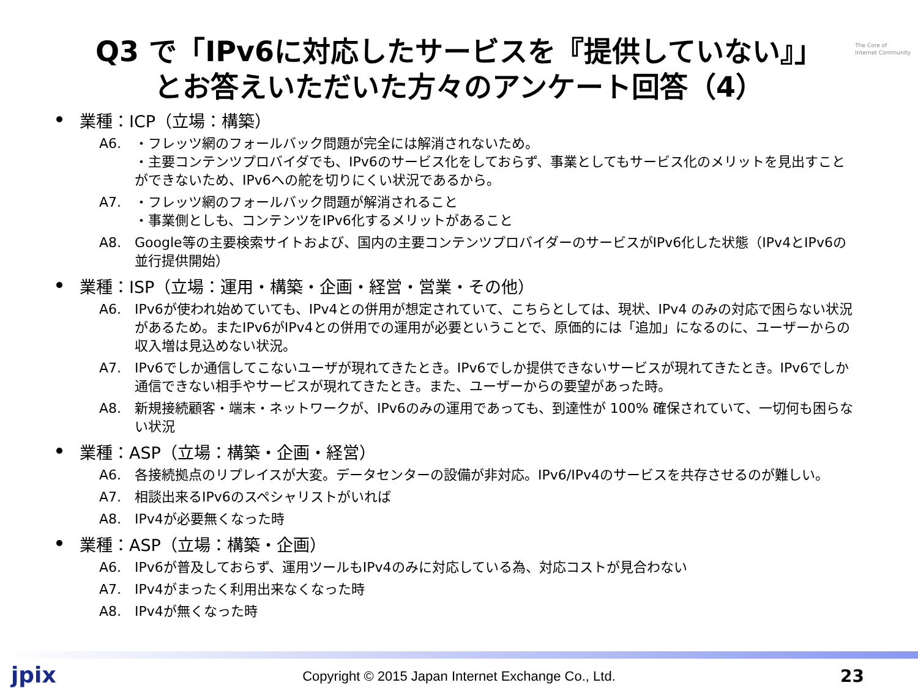The Core of
Internet Community
Q3 で「IPv6に対応したサービスを『提供していない』」
とお答えいただいた方々のアンケート回答（4）
業種：ICP（立場：構築）
A6. ・フレッツ網のフォールバック問題が完全には解消されないため。
・主要コンテンツプロバイダでも、IPv6のサービス化をしておらず、事業としてもサービス化のメリットを見出すことができないため、IPv6への舵を切りにくい状況であるから。
A7. ・フレッツ網のフォールバック問題が解消されること
・事業側としも、コンテンツをIPv6化するメリットがあること
A8. Google等の主要検索サイトおよび、国内の主要コンテンツプロバイダーのサービスがIPv6化した状態（IPv4とIPv6の並行提供開始）
業種：ISP（立場：運用・構築・企画・経営・営業・その他）
A6. IPv6が使われ始めていても、IPv4との併用が想定されていて、こちらとしては、現状、IPv4 のみの対応で困らない状況があるため。またIPv6がIPv4との併用での運用が必要ということで、原価的には「追加」になるのに、ユーザーからの収入増は見込めない状況。
A7. IPv6でしか通信してこないユーザが現れてきたとき。IPv6でしか提供できないサービスが現れてきたとき。IPv6でしか通信できない相手やサービスが現れてきたとき。また、ユーザーからの要望があった時。
A8. 新規接続顧客・端末・ネットワークが、IPv6のみの運用であっても、到達性が 100% 確保されていて、一切何も困らない状況
業種：ASP（立場：構築・企画・経営）
A6. 各接続拠点のリプレイスが大変。データセンターの設備が非対応。IPv6/IPv4のサービスを共存させるのが難しい。
A7. 相談出来るIPv6のスペシャリストがいれば
A8. IPv4が必要無くなった時
業種：ASP（立場：構築・企画）
A6. IPv6が普及しておらず、運用ツールもIPv4のみに対応している為、対応コストが見合わない
A7. IPv4がまったく利用出来なくなった時
A8. IPv4が無くなった時
jpix
Copyright © 2015 Japan Internet Exchange Co., Ltd.
23